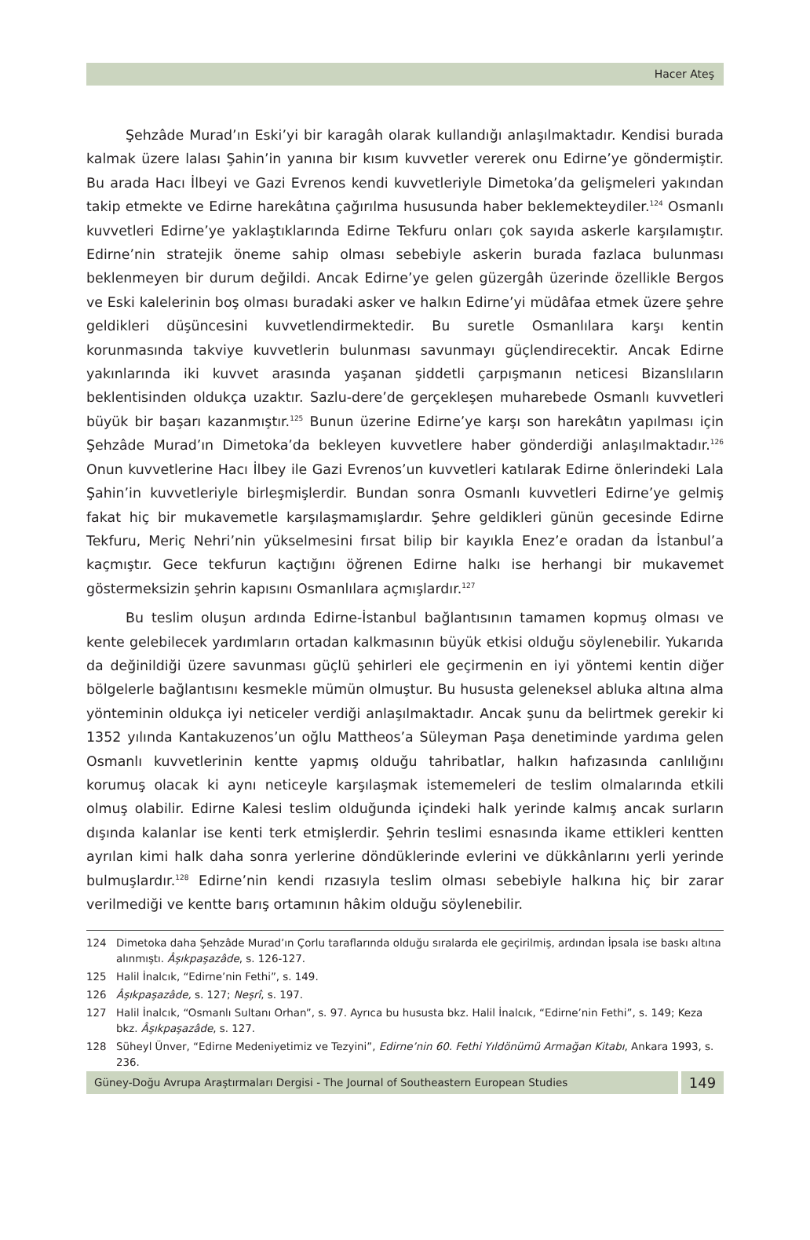Hacer Ateş
Şehzâde Murad’ın Eski’yi bir karagâh olarak kullandığı anlaşılmaktadır. Kendisi burada kalmak üzere lalası Şahin’in yanına bir kısım kuvvetler vererek onu Edirne’ye göndermiştir. Bu arada Hacı İlbeyi ve Gazi Evrenos kendi kuvvetleriyle Dimetoka’da gelişmeleri yakından takip etmekte ve Edirne harekâtına çağırılma hususunda haber beklemekteydiler.<sup>124</sup> Osmanlı kuvvetleri Edirne’ye yaklaştıklarında Edirne Tekfuru onları çok sayıda askerle karşılamıştır. Edirne’nin stratejik öneme sahip olması sebebiyle askerin burada fazlaca bulunması beklenmeyen bir durum değildi. Ancak Edirne’ye gelen güzergâh üzerinde özellikle Bergos ve Eski kalelerinin boş olması buradaki asker ve halkın Edirne’yi müdâfaa etmek üzere şehre geldikleri düşüncesini kuvvetlendirmektedir. Bu suretle Osmanlılara karşı kentin korunmasında takviye kuvvetlerin bulunması savunmayı güçlendirecektir. Ancak Edirne yakınlarında iki kuvvet arasında yaşanan şiddetli çarpışmanın neticesi Bizanslıların beklentisinden oldukça uzaktır. Sazlu-dere’de gerçekleşen muharebede Osmanlı kuvvetleri büyük bir başarı kazanmıştır.<sup>125</sup> Bunun üzerine Edirne’ye karşı son harekâtın yapılması için Şehzâde Murad’ın Dimetoka’da bekleyen kuvvetlere haber gönderdiği anlaşılmaktadır.<sup>126</sup> Onun kuvvetlerine Hacı İlbey ile Gazi Evrenos’un kuvvetleri katılarak Edirne önlerindeki Lala Şahin’in kuvvetleriyle birleşmişlerdir. Bundan sonra Osmanlı kuvvetleri Edirne’ye gelmiş fakat hiç bir mukavemetle karşılaşmamışlardır. Şehre geldikleri günün gecesinde Edirne Tekfuru, Meriç Nehri’nin yükselmesini fırsat bilip bir kayıkla Enez’e oradan da İstanbul’a kaçmıştır. Gece tekfurun kaçtığını öğrenen Edirne halkı ise herhangi bir mukavemet göstermeksizin şehrin kapısını Osmanlılara açmışlardır.<sup>127</sup>
Bu teslim oluşun ardında Edirne-İstanbul bağlantısının tamamen kopmuş olması ve kente gelebilecek yardımların ortadan kalkmasının büyük etkisi olduğu söylenebilir. Yukarıda da değinildiği üzere savunması güçlü şehirleri ele geçirmenin en iyi yöntemi kentin diğer bölgelerle bağlantısını kesmekle mümün olmuştur. Bu hususta geleneksel abluka altına alma yönteminin oldukça iyi neticeler verdiği anlaşılmaktadır. Ancak şunu da belirtmek gerekir ki 1352 yılında Kantakuzenos’un oğlu Mattheos’a Süleyman Paşa denetiminde yardıma gelen Osmanlı kuvvetlerinin kentte yapmış olduğu tahribatlar, halkın hafızasında canlılığını korumuş olacak ki aynı neticeyle karşılaşmak istememeleri de teslim olmalarında etkili olmuş olabilir. Edirne Kalesi teslim olduğunda içindeki halk yerinde kalmış ancak surların dışında kalanlar ise kenti terk etmişlerdir. Şehrin teslimi esnasında ikame ettikleri kentten ayrılan kimi halk daha sonra yerlerine döndüklerinde evlerini ve dükkânlarını yerli yerinde bulmuşlardır.<sup>128</sup> Edirne’nin kendi rızasıyla teslim olması sebebiyle halkına hiç bir zarar verilmediği ve kentte barış ortamının hâkim olduğu söylenebilir.
124 Dimetoka daha Şehzâde Murad’ın Çorlu taraflarında olduğu sıralarda ele geçirilmiş, ardından İpsala ise baskı altına alınmıştı. Âşıkpaşazâde, s. 126-127.
125 Halil İnalcık, “Edirne’nin Fethi”, s. 149.
126 Âşıkpaşazâde, s. 127; Neşrî, s. 197.
127 Halil İnalcık, “Osmanlı Sultanı Orhan”, s. 97. Ayrıca bu hususta bkz. Halil İnalcık, “Edirne’nin Fethi”, s. 149; Keza bkz. Âşıkpaşazâde, s. 127.
128 Süheyl Ünver, “Edirne Medeniyetimiz ve Tezyini”, Edirne’nin 60. Fethi Yıldönümü Armağan Kitabı, Ankara 1993, s. 236.
Güney-Doğu Avrupa Araştırmaları Dergisi - The Journal of Southeastern European Studies
149